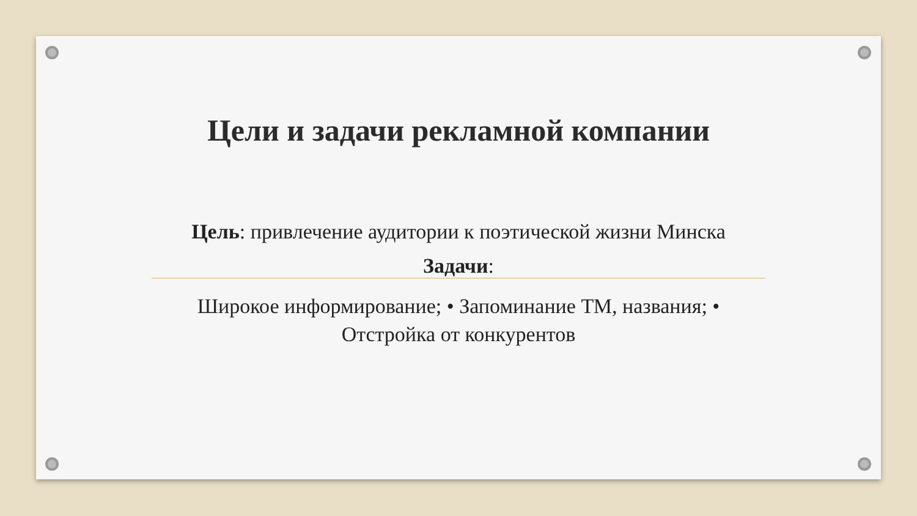Цели и задачи рекламной компании
Цель: привлечение аудитории к поэтической жизни Минска
Задачи:
Широкое информирование; • Запоминание ТМ, названия; •
Отстройка от конкурентов